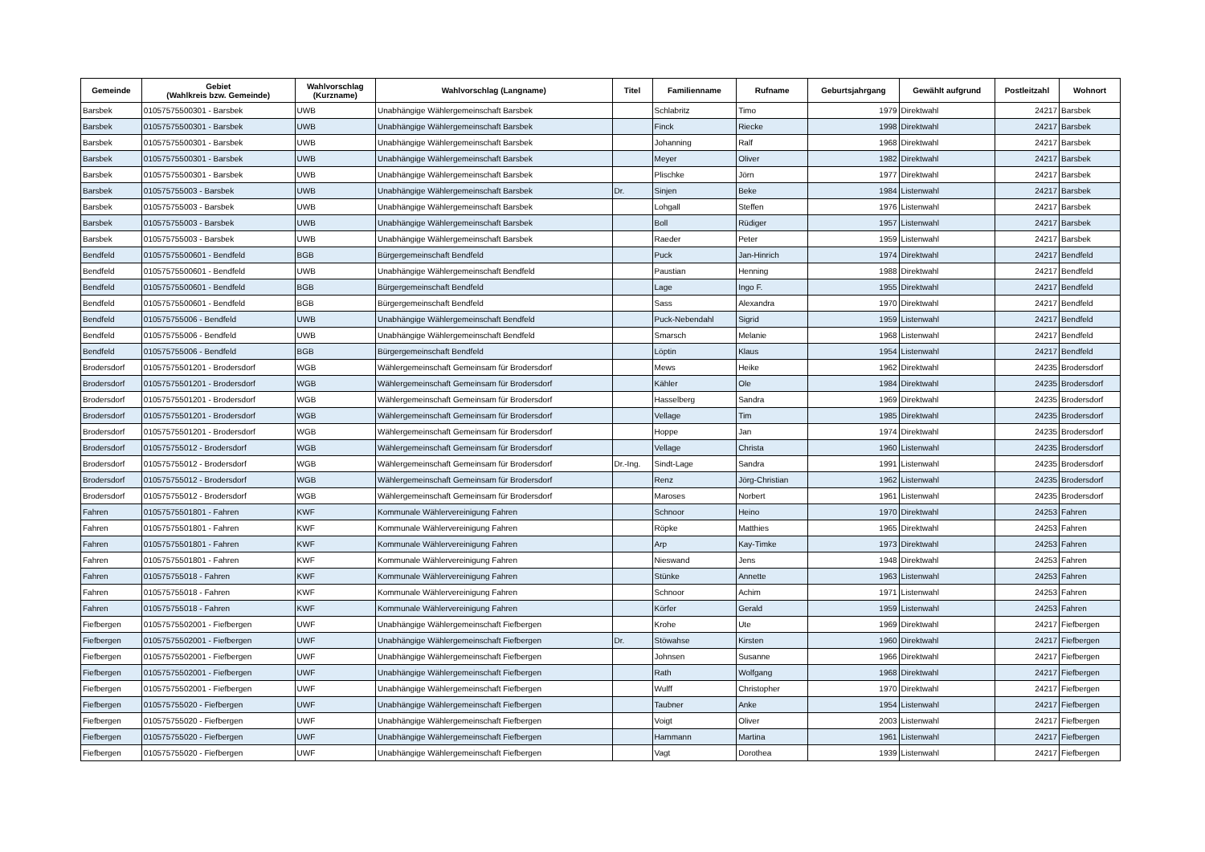| Gemeinde | Gebiet (Wahlkreis bzw. Gemeinde) | Wahlvorschlag (Kurzname) | Wahlvorschlag (Langname) | Titel | Familienname | Rufname | Geburtsjahrgang | Gewählt aufgrund | Postleitzahl | Wohnort |
| --- | --- | --- | --- | --- | --- | --- | --- | --- | --- | --- |
| Barsbek | 01057575500301 - Barsbek | UWB | Unabhängige Wählergemeinschaft Barsbek | | Schlabritz | Timo | 1979 | Direktwahl | 24217 | Barsbek |
| Barsbek | 01057575500301 - Barsbek | UWB | Unabhängige Wählergemeinschaft Barsbek | | Finck | Riecke | 1998 | Direktwahl | 24217 | Barsbek |
| Barsbek | 01057575500301 - Barsbek | UWB | Unabhängige Wählergemeinschaft Barsbek | | Johanning | Ralf | 1968 | Direktwahl | 24217 | Barsbek |
| Barsbek | 01057575500301 - Barsbek | UWB | Unabhängige Wählergemeinschaft Barsbek | | Meyer | Oliver | 1982 | Direktwahl | 24217 | Barsbek |
| Barsbek | 01057575500301 - Barsbek | UWB | Unabhängige Wählergemeinschaft Barsbek | | Plischke | Jörn | 1977 | Direktwahl | 24217 | Barsbek |
| Barsbek | 010575755003 - Barsbek | UWB | Unabhängige Wählergemeinschaft Barsbek | Dr. | Sinjen | Beke | 1984 | Listenwahl | 24217 | Barsbek |
| Barsbek | 010575755003 - Barsbek | UWB | Unabhängige Wählergemeinschaft Barsbek | | Lohgall | Steffen | 1976 | Listenwahl | 24217 | Barsbek |
| Barsbek | 010575755003 - Barsbek | UWB | Unabhängige Wählergemeinschaft Barsbek | | Boll | Rüdiger | 1957 | Listenwahl | 24217 | Barsbek |
| Barsbek | 010575755003 - Barsbek | UWB | Unabhängige Wählergemeinschaft Barsbek | | Raeder | Peter | 1959 | Listenwahl | 24217 | Barsbek |
| Bendfeld | 01057575500601 - Bendfeld | BGB | Bürgergemeinschaft Bendfeld | | Puck | Jan-Hinrich | 1974 | Direktwahl | 24217 | Bendfeld |
| Bendfeld | 01057575500601 - Bendfeld | UWB | Unabhängige Wählergemeinschaft Bendfeld | | Paustian | Henning | 1988 | Direktwahl | 24217 | Bendfeld |
| Bendfeld | 01057575500601 - Bendfeld | BGB | Bürgergemeinschaft Bendfeld | | Lage | Ingo F. | 1955 | Direktwahl | 24217 | Bendfeld |
| Bendfeld | 01057575500601 - Bendfeld | BGB | Bürgergemeinschaft Bendfeld | | Sass | Alexandra | 1970 | Direktwahl | 24217 | Bendfeld |
| Bendfeld | 010575755006 - Bendfeld | UWB | Unabhängige Wählergemeinschaft Bendfeld | | Puck-Nebendahl | Sigrid | 1959 | Listenwahl | 24217 | Bendfeld |
| Bendfeld | 010575755006 - Bendfeld | UWB | Unabhängige Wählergemeinschaft Bendfeld | | Smarsch | Melanie | 1968 | Listenwahl | 24217 | Bendfeld |
| Bendfeld | 010575755006 - Bendfeld | BGB | Bürgergemeinschaft Bendfeld | | Löptin | Klaus | 1954 | Listenwahl | 24217 | Bendfeld |
| Brodersdorf | 01057575501201 - Brodersdorf | WGB | Wählergemeinschaft Gemeinsam für Brodersdorf | | Mews | Heike | 1962 | Direktwahl | 24235 | Brodersdorf |
| Brodersdorf | 01057575501201 - Brodersdorf | WGB | Wählergemeinschaft Gemeinsam für Brodersdorf | | Kähler | Ole | 1984 | Direktwahl | 24235 | Brodersdorf |
| Brodersdorf | 01057575501201 - Brodersdorf | WGB | Wählergemeinschaft Gemeinsam für Brodersdorf | | Hasselberg | Sandra | 1969 | Direktwahl | 24235 | Brodersdorf |
| Brodersdorf | 01057575501201 - Brodersdorf | WGB | Wählergemeinschaft Gemeinsam für Brodersdorf | | Vellage | Tim | 1985 | Direktwahl | 24235 | Brodersdorf |
| Brodersdorf | 01057575501201 - Brodersdorf | WGB | Wählergemeinschaft Gemeinsam für Brodersdorf | | Hoppe | Jan | 1974 | Direktwahl | 24235 | Brodersdorf |
| Brodersdorf | 010575755012 - Brodersdorf | WGB | Wählergemeinschaft Gemeinsam für Brodersdorf | | Vellage | Christa | 1960 | Listenwahl | 24235 | Brodersdorf |
| Brodersdorf | 010575755012 - Brodersdorf | WGB | Wählergemeinschaft Gemeinsam für Brodersdorf | Dr.-Ing. | Sindt-Lage | Sandra | 1991 | Listenwahl | 24235 | Brodersdorf |
| Brodersdorf | 010575755012 - Brodersdorf | WGB | Wählergemeinschaft Gemeinsam für Brodersdorf | | Renz | Jörg-Christian | 1962 | Listenwahl | 24235 | Brodersdorf |
| Brodersdorf | 010575755012 - Brodersdorf | WGB | Wählergemeinschaft Gemeinsam für Brodersdorf | | Maroses | Norbert | 1961 | Listenwahl | 24235 | Brodersdorf |
| Fahren | 01057575501801 - Fahren | KWF | Kommunale Wählervereinigung Fahren | | Schnoor | Heino | 1970 | Direktwahl | 24253 | Fahren |
| Fahren | 01057575501801 - Fahren | KWF | Kommunale Wählervereinigung Fahren | | Röpke | Matthies | 1965 | Direktwahl | 24253 | Fahren |
| Fahren | 01057575501801 - Fahren | KWF | Kommunale Wählervereinigung Fahren | | Arp | Kay-Timke | 1973 | Direktwahl | 24253 | Fahren |
| Fahren | 01057575501801 - Fahren | KWF | Kommunale Wählervereinigung Fahren | | Nieswand | Jens | 1948 | Direktwahl | 24253 | Fahren |
| Fahren | 010575755018 - Fahren | KWF | Kommunale Wählervereinigung Fahren | | Stünke | Annette | 1963 | Listenwahl | 24253 | Fahren |
| Fahren | 010575755018 - Fahren | KWF | Kommunale Wählervereinigung Fahren | | Schnoor | Achim | 1971 | Listenwahl | 24253 | Fahren |
| Fahren | 010575755018 - Fahren | KWF | Kommunale Wählervereinigung Fahren | | Körfer | Gerald | 1959 | Listenwahl | 24253 | Fahren |
| Fiefbergen | 01057575502001 - Fiefbergen | UWF | Unabhängige Wählergemeinschaft Fiefbergen | | Krohe | Ute | 1969 | Direktwahl | 24217 | Fiefbergen |
| Fiefbergen | 01057575502001 - Fiefbergen | UWF | Unabhängige Wählergemeinschaft Fiefbergen | Dr. | Stöwahse | Kirsten | 1960 | Direktwahl | 24217 | Fiefbergen |
| Fiefbergen | 01057575502001 - Fiefbergen | UWF | Unabhängige Wählergemeinschaft Fiefbergen | | Johnsen | Susanne | 1966 | Direktwahl | 24217 | Fiefbergen |
| Fiefbergen | 01057575502001 - Fiefbergen | UWF | Unabhängige Wählergemeinschaft Fiefbergen | | Rath | Wolfgang | 1968 | Direktwahl | 24217 | Fiefbergen |
| Fiefbergen | 01057575502001 - Fiefbergen | UWF | Unabhängige Wählergemeinschaft Fiefbergen | | Wulff | Christopher | 1970 | Direktwahl | 24217 | Fiefbergen |
| Fiefbergen | 010575755020 - Fiefbergen | UWF | Unabhängige Wählergemeinschaft Fiefbergen | | Taubner | Anke | 1954 | Listenwahl | 24217 | Fiefbergen |
| Fiefbergen | 010575755020 - Fiefbergen | UWF | Unabhängige Wählergemeinschaft Fiefbergen | | Voigt | Oliver | 2003 | Listenwahl | 24217 | Fiefbergen |
| Fiefbergen | 010575755020 - Fiefbergen | UWF | Unabhängige Wählergemeinschaft Fiefbergen | | Hammann | Martina | 1961 | Listenwahl | 24217 | Fiefbergen |
| Fiefbergen | 010575755020 - Fiefbergen | UWF | Unabhängige Wählergemeinschaft Fiefbergen | | Vagt | Dorothea | 1939 | Listenwahl | 24217 | Fiefbergen |